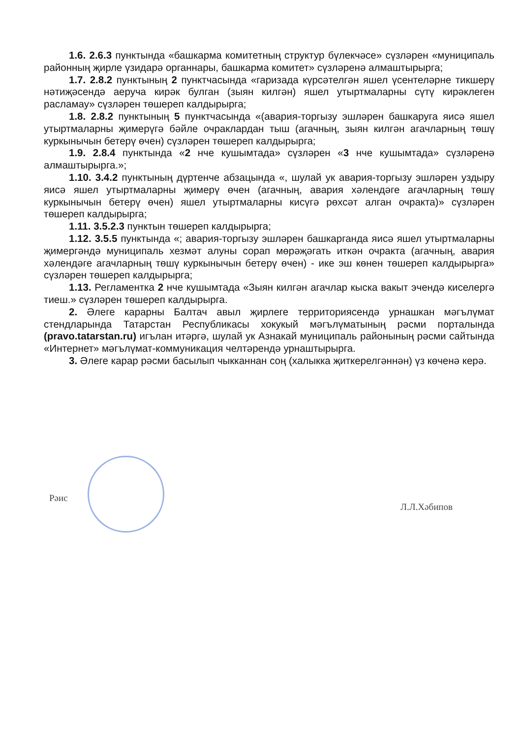1.6. 2.6.3 пунктында «башкарма комитетның структур бүлекчәсе» сүзләрен «муниципаль районның җирле үзидарә органнары, башкарма комитет» сүзләренә алмаштырырга;
1.7. 2.8.2 пунктының 2 пунктчасында «гаризада күрсәтелгән яшел үсентеләрне тикшерү нәтиҗәсендә аеруча кирәк булган (зыян килгән) яшел утыртмаларны сүтү кирәклеген расламау» сүзләрен төшереп калдырырга;
1.8. 2.8.2 пунктының 5 пунктчасында «(авария-торгызу эшләрен башкаруга яисә яшел утыртмаларны җимерүгә бәйле очраклардан тыш (агачның, зыян килгән агачларның төшү куркынычын бетерү өчен) сүзләрен төшереп калдырырга;
1.9. 2.8.4 пунктында «2 нче кушымтада» сүзләрен «3 нче кушымтада» сүзләренә алмаштырырга.»;
1.10. 3.4.2 пунктының дүртенче абзацында «, шулай ук авария-торгызу эшләрен уздыру яисә яшел утыртмаларны җимерү өчен (агачның, авария хәлендәге агачларның төшү куркынычын бетерү өчен) яшел утыртмаларны кисүгә рөхсәт алган очракта)» сүзләрен төшереп калдырырга;
1.11. 3.5.2.3 пунктын төшереп калдырырга;
1.12. 3.5.5 пунктында «; авария-торгызу эшләрен башкарганда яисә яшел утыртмаларны җимергәндә муниципаль хезмәт алуны сорап мөрәҗәгать иткән очракта (агачның, авария хәлендәге агачларның төшү куркынычын бетерү өчен) - ике эш көнен төшереп калдырырга» сүзләрен төшереп калдырырга;
1.13. Регламентка 2 нче кушымтада «Зыян килгән агачлар кыска вакыт эчендә киселергә тиеш.» сүзләрен төшереп калдырырга.
2. Әлеге карарны Балтач авыл җирлеге территориясендә урнашкан мәгълүмат стендларында Татарстан Республикасы хокукый мәгълүматының рәсми порталында (pravo.tatarstan.ru) игълан итәргә, шулай ук Азнакай муниципаль районының рәсми сайтында «Интернет» мәгълүмат-коммуникация челтәрендә урнаштырырга.
3. Әлеге карар рәсми басылып чыкканнан соң (халыкка җиткерелгәннән) үз көченә керә.
Рәис Л.Л.Хәбипов